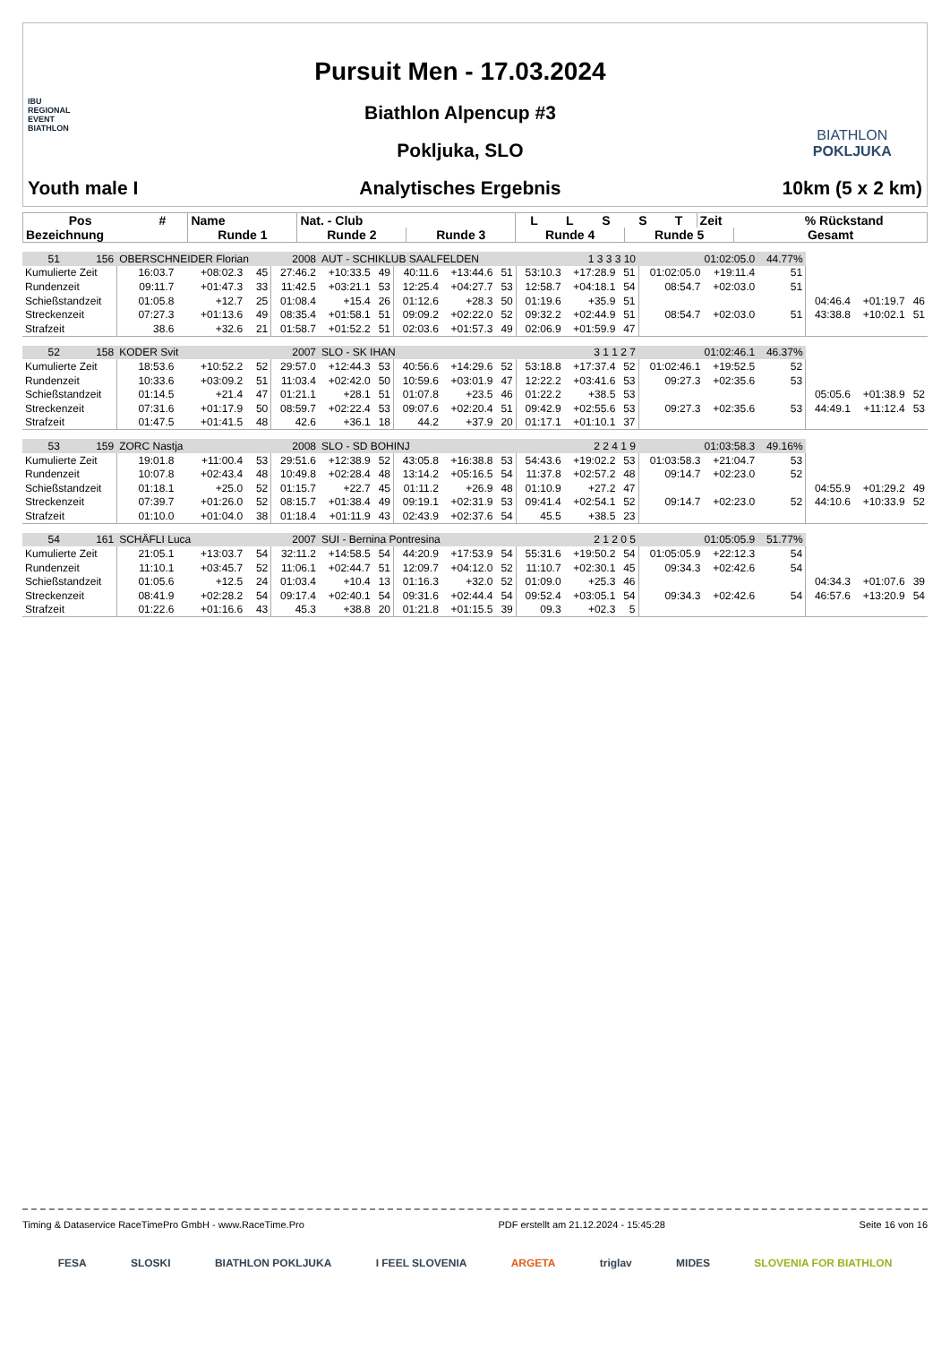IBU
REGIONAL
EVENT
BIATHLON
Youth male I
Pursuit Men - 17.03.2024
Biathlon Alpencup #3
Pokljuka, SLO
Analytisches Ergebnis
BIATHLON
POKLJUKA
10km (5 x 2 km)
| Pos | # | Name | Nat. - Club | | L | L | S | S | T | Zeit | | % Rückstand |
| --- | --- | --- | --- | --- | --- | --- | --- | --- | --- | --- | --- | --- |
| Bezeichnung | | Runde 1 | Runde 2 | Runde 3 | Runde 4 | | | Runde 5 | | | Gesamt | |
| 51 | 156 | OBERSCHNEIDER Florian | | | 2008 | AUT - SCHIKLUB SAALFELDEN | | | | | 1 3 3 3 10 | | | 01:02:05.0 | | 44.77% | | | |
| Kumulierte Zeit | | 16:03.7 | +08:02.3 | 45 | 27:46.2 | +10:33.5 | 49 | 40:11.6 | +13:44.6 | 51 | 53:10.3 | +17:28.9 | 51 | 01:02:05.0 | +19:11.4 | 51 | | | |
| Rundenzeit | | 09:11.7 | +01:47.3 | 33 | 11:42.5 | +03:21.1 | 53 | 12:25.4 | +04:27.7 | 53 | 12:58.7 | +04:18.1 | 54 | 08:54.7 | +02:03.0 | 51 | | | |
| Schießstandzeit | | 01:05.8 | +12.7 | 25 | 01:08.4 | +15.4 | 26 | 01:12.6 | +28.3 | 50 | 01:19.6 | +35.9 | 51 | | | | 04:46.4 | +01:19.7 | 46 |
| Streckenzeit | | 07:27.3 | +01:13.6 | 49 | 08:35.4 | +01:58.1 | 51 | 09:09.2 | +02:22.0 | 52 | 09:32.2 | +02:44.9 | 51 | 08:54.7 | +02:03.0 | 51 | 43:38.8 | +10:02.1 | 51 |
| Strafzeit | | 38.6 | +32.6 | 21 | 01:58.7 | +01:52.2 | 51 | 02:03.6 | +01:57.3 | 49 | 02:06.9 | +01:59.9 | 47 | | | | | | |
| 52 | 158 | KODER Svit | | | 2007 | SLO - SK IHAN | | | | | 3 1 1 2 7 | | | 01:02:46.1 | | 46.37% | | | |
| Kumulierte Zeit | | 18:53.6 | +10:52.2 | 52 | 29:57.0 | +12:44.3 | 53 | 40:56.6 | +14:29.6 | 52 | 53:18.8 | +17:37.4 | 52 | 01:02:46.1 | +19:52.5 | 52 | | | |
| Rundenzeit | | 10:33.6 | +03:09.2 | 51 | 11:03.4 | +02:42.0 | 50 | 10:59.6 | +03:01.9 | 47 | 12:22.2 | +03:41.6 | 53 | 09:27.3 | +02:35.6 | 53 | | | |
| Schießstandzeit | | 01:14.5 | +21.4 | 47 | 01:21.1 | +28.1 | 51 | 01:07.8 | +23.5 | 46 | 01:22.2 | +38.5 | 53 | | | | 05:05.6 | +01:38.9 | 52 |
| Streckenzeit | | 07:31.6 | +01:17.9 | 50 | 08:59.7 | +02:22.4 | 53 | 09:07.6 | +02:20.4 | 51 | 09:42.9 | +02:55.6 | 53 | 09:27.3 | +02:35.6 | 53 | 44:49.1 | +11:12.4 | 53 |
| Strafzeit | | 01:47.5 | +01:41.5 | 48 | 42.6 | +36.1 | 18 | 44.2 | +37.9 | 20 | 01:17.1 | +01:10.1 | 37 | | | | | | |
| 53 | 159 | ZORC Nastja | | | 2008 | SLO - SD BOHINJ | | | | | 2 2 4 1 9 | | | 01:03:58.3 | | 49.16% | | | |
| Kumulierte Zeit | | 19:01.8 | +11:00.4 | 53 | 29:51.6 | +12:38.9 | 52 | 43:05.8 | +16:38.8 | 53 | 54:43.6 | +19:02.2 | 53 | 01:03:58.3 | +21:04.7 | 53 | | | |
| Rundenzeit | | 10:07.8 | +02:43.4 | 48 | 10:49.8 | +02:28.4 | 48 | 13:14.2 | +05:16.5 | 54 | 11:37.8 | +02:57.2 | 48 | 09:14.7 | +02:23.0 | 52 | | | |
| Schießstandzeit | | 01:18.1 | +25.0 | 52 | 01:15.7 | +22.7 | 45 | 01:11.2 | +26.9 | 48 | 01:10.9 | +27.2 | 47 | | | | 04:55.9 | +01:29.2 | 49 |
| Streckenzeit | | 07:39.7 | +01:26.0 | 52 | 08:15.7 | +01:38.4 | 49 | 09:19.1 | +02:31.9 | 53 | 09:41.4 | +02:54.1 | 52 | 09:14.7 | +02:23.0 | 52 | 44:10.6 | +10:33.9 | 52 |
| Strafzeit | | 01:10.0 | +01:04.0 | 38 | 01:18.4 | +01:11.9 | 43 | 02:43.9 | +02:37.6 | 54 | 45.5 | +38.5 | 23 | | | | | | |
| 54 | 161 | SCHÄFLI Luca | | | 2007 | SUI - Bernina Pontresina | | | | | 2 1 2 0 5 | | | 01:05:05.9 | | 51.77% | | | |
| Kumulierte Zeit | | 21:05.1 | +13:03.7 | 54 | 32:11.2 | +14:58.5 | 54 | 44:20.9 | +17:53.9 | 54 | 55:31.6 | +19:50.2 | 54 | 01:05:05.9 | +22:12.3 | 54 | | | |
| Rundenzeit | | 11:10.1 | +03:45.7 | 52 | 11:06.1 | +02:44.7 | 51 | 12:09.7 | +04:12.0 | 52 | 11:10.7 | +02:30.1 | 45 | 09:34.3 | +02:42.6 | 54 | | | |
| Schießstandzeit | | 01:05.6 | +12.5 | 24 | 01:03.4 | +10.4 | 13 | 01:16.3 | +32.0 | 52 | 01:09.0 | +25.3 | 46 | | | | 04:34.3 | +01:07.6 | 39 |
| Streckenzeit | | 08:41.9 | +02:28.2 | 54 | 09:17.4 | +02:40.1 | 54 | 09:31.6 | +02:44.4 | 54 | 09:52.4 | +03:05.1 | 54 | 09:34.3 | +02:42.6 | 54 | 46:57.6 | +13:20.9 | 54 |
| Strafzeit | | 01:22.6 | +01:16.6 | 43 | 45.3 | +38.8 | 20 | 01:21.8 | +01:15.5 | 39 | 09.3 | +02.3 | 5 | | | | | | |
Timing & Dataservice RaceTimePro GmbH - www.RaceTime.Pro PDF erstellt am 21.12.2024 - 15:45:28 Seite 16 von 16
FESA SLOSKI BIATHLON POKLJUKA I FEEL SLOVENIA ARGETA triglav MIDES SLOVENIA FOR BIATHLON